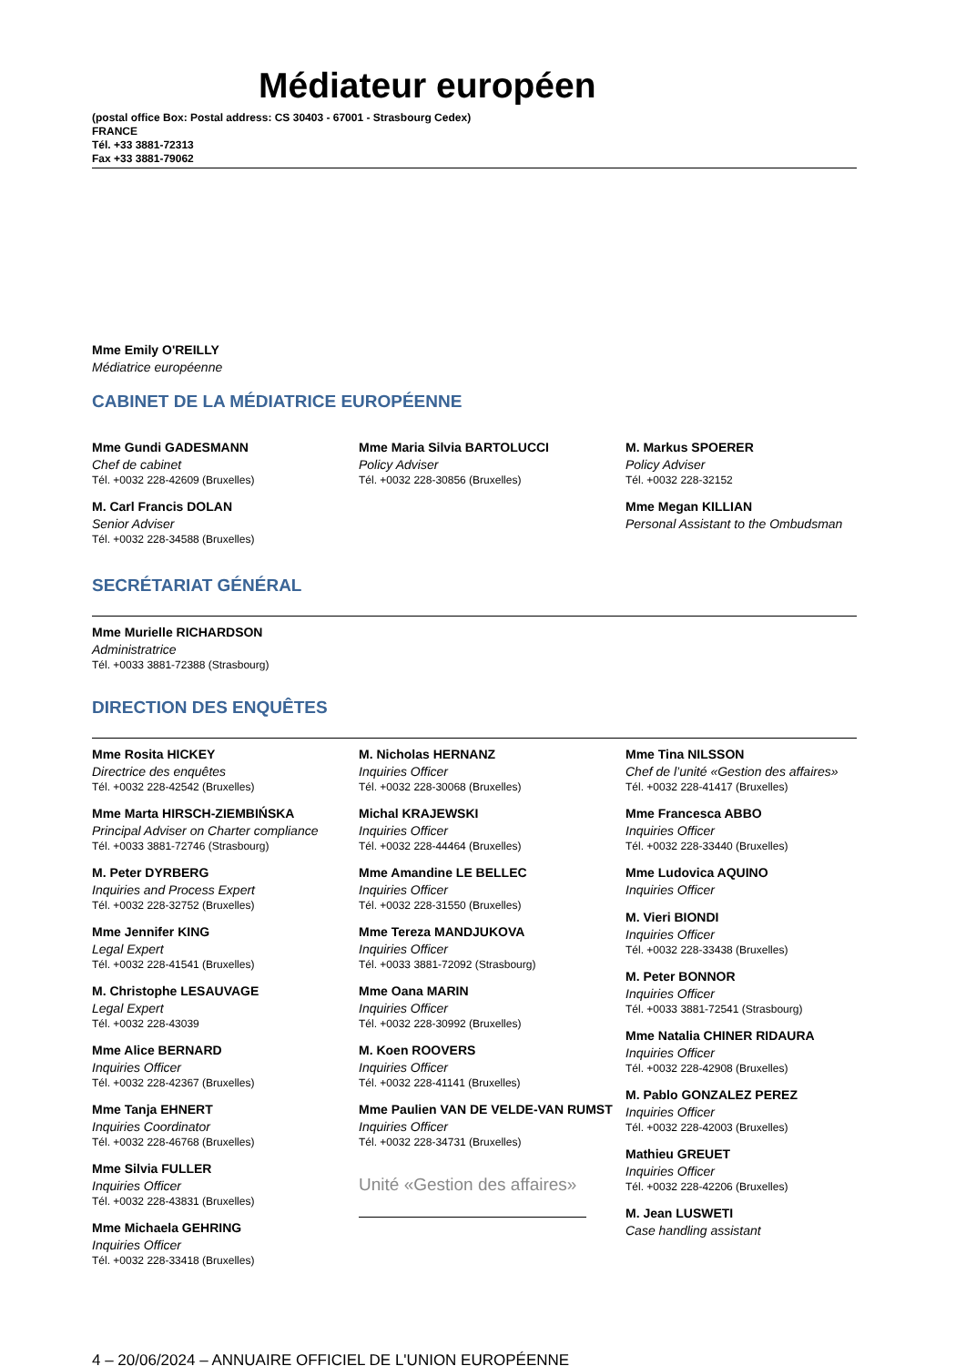Médiateur européen
(postal office Box: Postal address: CS 30403 - 67001 - Strasbourg Cedex)
FRANCE
Tél. +33 3881-72313
Fax +33 3881-79062
Mme Emily O'REILLY
Médiatrice européenne
CABINET DE LA MÉDIATRICE EUROPÉENNE
Mme Gundi GADESMANN
Chef de cabinet
Tél. +0032 228-42609 (Bruxelles)
M. Carl Francis DOLAN
Senior Adviser
Tél. +0032 228-34588 (Bruxelles)
Mme Maria Silvia BARTOLUCCI
Policy Adviser
Tél. +0032 228-30856 (Bruxelles)
M. Markus SPOERER
Policy Adviser
Tél. +0032 228-32152
Mme Megan KILLIAN
Personal Assistant to the Ombudsman
SECRÉTARIAT GÉNÉRAL
Mme Murielle RICHARDSON
Administratrice
Tél. +0033 3881-72388 (Strasbourg)
DIRECTION DES ENQUÊTES
Mme Rosita HICKEY
Directrice des enquêtes
Tél. +0032 228-42542 (Bruxelles)
Mme Marta HIRSCH-ZIEMBIŃSKA
Principal Adviser on Charter compliance
Tél. +0033 3881-72746 (Strasbourg)
M. Peter DYRBERG
Inquiries and Process Expert
Tél. +0032 228-32752 (Bruxelles)
Mme Jennifer KING
Legal Expert
Tél. +0032 228-41541 (Bruxelles)
M. Christophe LESAUVAGE
Legal Expert
Tél. +0032 228-43039
Mme Alice BERNARD
Inquiries Officer
Tél. +0032 228-42367 (Bruxelles)
Mme Tanja EHNERT
Inquiries Coordinator
Tél. +0032 228-46768 (Bruxelles)
Mme Silvia FULLER
Inquiries Officer
Tél. +0032 228-43831 (Bruxelles)
Mme Michaela GEHRING
Inquiries Officer
Tél. +0032 228-33418 (Bruxelles)
M. Nicholas HERNANZ
Inquiries Officer
Tél. +0032 228-30068 (Bruxelles)
Michal KRAJEWSKI
Inquiries Officer
Tél. +0032 228-44464 (Bruxelles)
Mme Amandine LE BELLEC
Inquiries Officer
Tél. +0032 228-31550 (Bruxelles)
Mme Tereza MANDJUKOVA
Inquiries Officer
Tél. +0033 3881-72092 (Strasbourg)
Mme Oana MARIN
Inquiries Officer
Tél. +0032 228-30992 (Bruxelles)
M. Koen ROOVERS
Inquiries Officer
Tél. +0032 228-41141 (Bruxelles)
Mme Paulien VAN DE VELDE-VAN RUMST
Inquiries Officer
Tél. +0032 228-34731 (Bruxelles)
Unité «Gestion des affaires»
Mme Tina NILSSON
Chef de l’unité «Gestion des affaires»
Tél. +0032 228-41417 (Bruxelles)
Mme Francesca ABBO
Inquiries Officer
Tél. +0032 228-33440 (Bruxelles)
Mme Ludovica AQUINO
Inquiries Officer
M. Vieri BIONDI
Inquiries Officer
Tél. +0032 228-33438 (Bruxelles)
M. Peter BONNOR
Inquiries Officer
Tél. +0033 3881-72541 (Strasbourg)
Mme Natalia CHINER RIDAURA
Inquiries Officer
Tél. +0032 228-42908 (Bruxelles)
M. Pablo GONZALEZ PEREZ
Inquiries Officer
Tél. +0032 228-42003 (Bruxelles)
Mathieu GREUET
Inquiries Officer
Tél. +0032 228-42206 (Bruxelles)
M. Jean LUSWETI
Case handling assistant
4 – 20/06/2024 – ANNUAIRE OFFICIEL DE L'UNION EUROPÉENNE